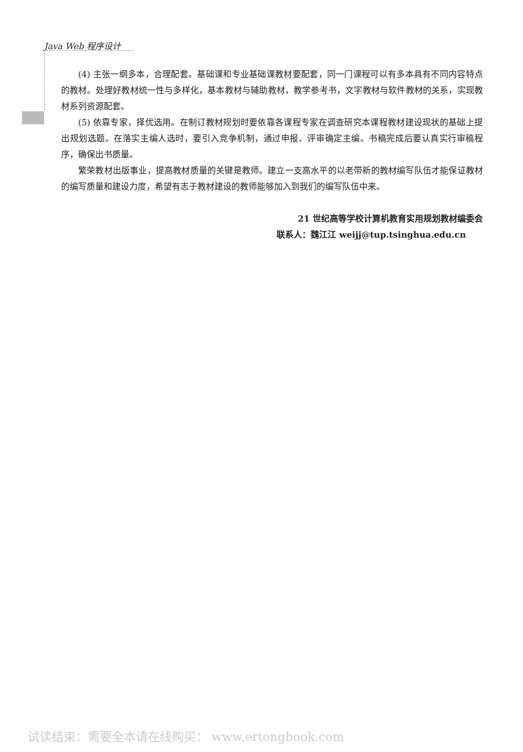Java Web 程序设计
(4) 主张一纲多本，合理配套。基础课和专业基础课教材要配套，同一门课程可以有多本具有不同内容特点的教材。处理好教材统一性与多样化，基本教材与辅助教材，教学参考书，文字教材与软件教材的关系，实现教材系列资源配套。
(5) 依靠专家，择优选用。在制订教材规划时要依靠各课程专家在调查研究本课程教材建设现状的基础上提出规划选题。在落实主编人选时，要引入竞争机制，通过申报、评审确定主编。书稿完成后要认真实行审稿程序，确保出书质量。
繁荣教材出版事业，提高教材质量的关键是教师。建立一支高水平的以老带新的教材编写队伍才能保证教材的编写质量和建设力度，希望有志于教材建设的教师能够加入到我们的编写队伍中来。
21 世纪高等学校计算机教育实用规划教材编委会
联系人：魏江江 weijj@tup.tsinghua.edu.cn
试读结束：需要全本请在线购买： www.ertongbook.com